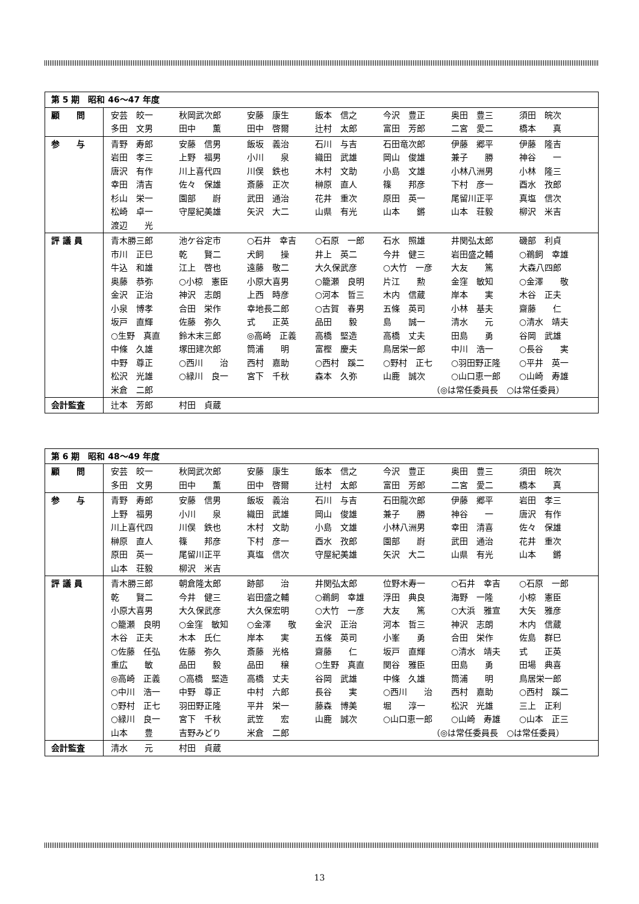| 第 5 期 昭和 46～47 年度 | |
| 顧 問 | 安芸 皎一 秋岡武次郎 安藤 康生 飯本 信之 今沢 豊正 奥田 豊三 須田 皖次 多田 文男 田中 薫 田中 啓爾 辻村 太郎 富田 芳郎 二宮 愛二 橋本 真 |
| 参 与 | 青野 寿郎 安藤 信男 飯坂 義治 石川 与吉 石田竜次郎 伊藤 郷平 伊藤 隆吉 岩田 孝三 上野 福男 小川 泉 織田 武雄 岡山 俊雄 兼子 勝 神谷 一 唐沢 有作 川上喜代四 川俣 鉄也 木村 文助 小島 文雄 小林八洲男 小林 隆三 幸田 清吉 佐々 保雄 斎藤 正次 榊原 直人 篠 邦彦 下村 彦一 酉水 孜郎 杉山 栄一 園部 嶎 武田 通治 花井 重次 原田 英一 尾留川正平 真塩 信次 松崎 卓一 守屋紀美雄 矢沢 大二 山県 有光 山本 鏘 山本 荘毅 柳沢 米吉 渡辺 光 |
| 評 議 員 | 青木勝三郎 池ケ谷定市 ○石井 幸吉 ○石原 一郎 石水 照雄 井関弘太郎 磯部 利貞 市川 正巳 乾 賢二 犬飼 操 井上 英二 今井 健三 岩田盛之輔 ○鵜飼 幸雄 牛込 和雄 江上 啓也 遠藤 敬二 大久保武彦 ○大竹 一彦 大友 篤 大森八四郎 奥藤 恭弥 ○小椋 憲臣 小原大喜男 ○籠瀬 良明 片江 勲 金窪 敏知 ○金澤 敬 金沢 正治 神沢 志朗 上西 時彦 ○河本 哲三 木内 信蔵 岸本 実 木谷 正夫 小泉 博孝 合田 栄作 幸地長二郎 ○古賀 春男 五條 英司 小林 基夫 齋藤 仁 坂戸 直輝 佐藤 弥久 式 正英 品田 毅 島 誠一 清水 元 ○清水 靖夫 ○生野 真直 鈴木末三郎 ◎高崎 正義 高橋 堅造 高橋 丈夫 田島 勇 谷岡 武雄 中條 久雄 塚田建次郎 筒浦 明 富樫 慶夫 鳥居栄一郎 中川 浩一 ○長谷 実 中野 尊正 ○西川 治 西村 嘉助 ○西村 蹊二 ○野村 正七 ○羽田野正隆 ○平井 英一 松沢 光雄 ○緑川 良一 宮下 千秋 森本 久弥 山鹿 誠次 ○山口恵一郎 ○山崎 寿雄 米倉 二郎 （◎は常任委員長 ○は常任委員） |
| 会計監査 | 辻本 芳郎 村田 貞蔵 |
| 第 6 期 昭和 48～49 年度 | |
| 顧 問 | 安芸 皎一 秋岡武次郎 安藤 康生 飯本 信之 今沢 豊正 奥田 豊三 須田 皖次 多田 文男 田中 薫 田中 啓爾 辻村 太郎 富田 芳郎 二宮 愛二 橋本 真 |
| 参 与 | 青野 寿郎 安藤 信男 飯坂 義治 石川 与吉 石田龍次郎 伊藤 郷平 岩田 孝三 上野 福男 小川 泉 織田 武雄 岡山 俊雄 兼子 勝 神谷 一 唐沢 有作 川上喜代四 川俣 鉄也 木村 文助 小島 文雄 小林八洲男 幸田 清喜 佐々 保雄 榊原 直人 篠 邦彦 下村 彦一 酉水 孜郎 園部 嶎 武田 通治 花井 重次 原田 英一 尾留川正平 真塩 信次 守屋紀美雄 矢沢 大二 山県 有光 山本 鏘 山本 荘毅 柳沢 米吉 |
| 評 議 員 | 青木勝三郎 朝倉隆太郎 跡部 治 井関弘太郎 位野木寿一 ○石井 幸吉 ○石原 一郎 乾 賢二 今井 健三 岩田盛之輔 ○鵜飼 幸雄 浮田 典良 海野 一隆 小椋 憲臣 小原大喜男 大久保武彦 大久保宏明 ○大竹 一彦 大友 篤 ○大浜 雅宣 大矢 雅彦 ○籠瀬 良明 ○金窪 敏知 ○金澤 敬 金沢 正治 河本 哲三 神沢 志朗 木内 信蔵 木谷 正夫 木本 氏仁 岸本 実 五條 英司 小峯 勇 合田 栄作 佐島 群巳 ○佐藤 任弘 佐藤 弥久 斎藤 光格 齋藤 仁 坂戸 直輝 ○清水 靖夫 式 正英 重広 敏 品田 毅 品田 穣 ○生野 真直 関谷 雅臣 田島 勇 田場 典喜 ◎高崎 正義 ○高橋 堅造 高橋 丈夫 谷岡 武雄 中條 久雄 筒浦 明 鳥居栄一郎 ○中川 浩一 中野 尊正 中村 六郎 長谷 実 ○西川 治 西村 嘉助 ○西村 蹊二 ○野村 正七 羽田野正隆 平井 栄一 藤森 博美 堀 淳一 松沢 光雄 三上 正利 ○緑川 良一 宮下 千秋 武笠 宏 山鹿 誠次 ○山口恵一郎 ○山崎 寿雄 ○山本 正三 山本 豊 吉野みどり 米倉 二郎 （◎は常任委員長 ○は常任委員） |
| 会計監査 | 清水 元 村田 貞蔵 |
13